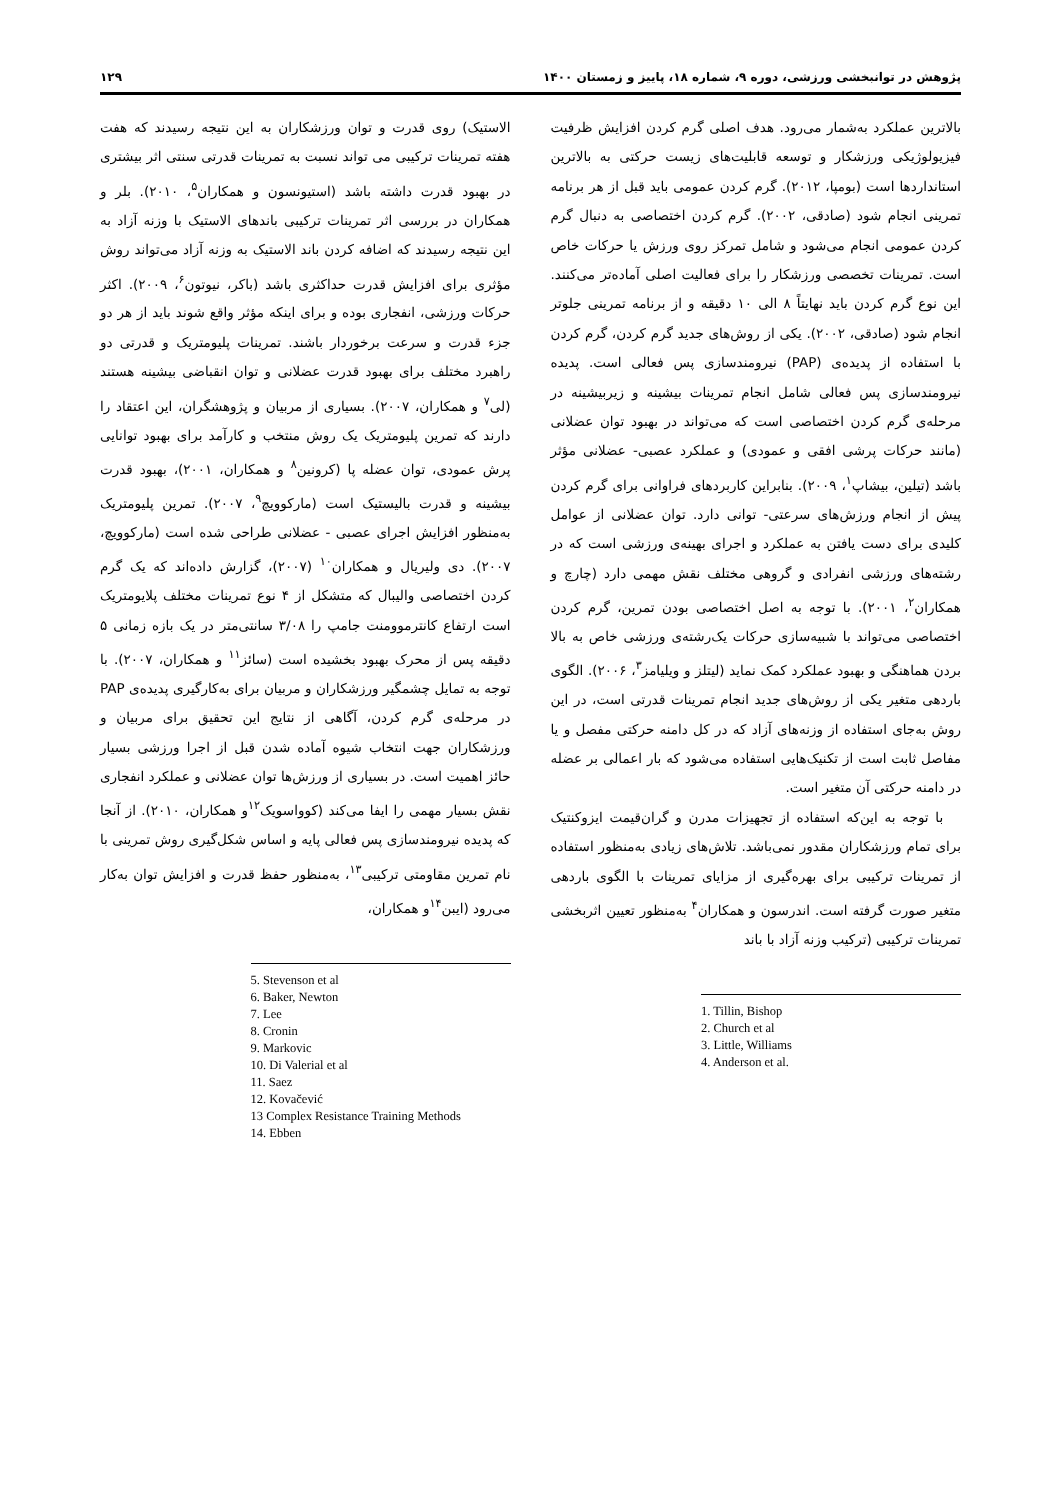پژوهش در توانبخشی ورزشی، دوره ۹، شماره ۱۸، پاییز و زمستان ۱۴۰۰ ۱۲۹
بالاترین عملکرد به‌شمار می‌رود. هدف اصلی گرم کردن افزایش ظرفیت فیزیولوژیکی ورزشکار و توسعه قابلیت‌های زیست حرکتی به بالاترین استانداردها است (بومپا، ۲۰۱۲). گرم کردن عمومی باید قبل از هر برنامه تمرینی انجام شود (صادقی، ۲۰۰۲). گرم کردن اختصاصی به دنبال گرم کردن عمومی انجام می‌شود و شامل تمرکز روی ورزش یا حرکات خاص است. تمرینات تخصصی ورزشکار را برای فعالیت اصلی آماده‌تر می‌کنند. این نوع گرم کردن باید نهایتاً ۸ الی ۱۰ دقیقه و از برنامه تمرینی جلوتر انجام شود (صادقی، ۲۰۰۲). یکی از روش‌های جدید گرم کردن، گرم کردن با استفاده از پدیده‌ی (PAP) نیرومندسازی پس فعالی است. پدیده نیرومندسازی پس فعالی شامل انجام تمرینات بیشینه و زیربیشینه در مرحله‌ی گرم کردن اختصاصی است که می‌تواند در بهبود توان عضلانی (مانند حرکات پرشی افقی و عمودی) و عملکرد عصبی- عضلانی مؤثر باشد (تیلین، بیشاپ<sup>۱</sup>، ۲۰۰۹). بنابراین کاربردهای فراوانی برای گرم کردن پیش از انجام ورزش‌های سرعتی- توانی دارد. توان عضلانی از عوامل کلیدی برای دست یافتن به عملکرد و اجرای بهینه‌ی ورزشی است که در رشته‌های ورزشی انفرادی و گروهی مختلف نقش مهمی دارد (چارچ و همکاران<sup>۲</sup>، ۲۰۰۱). با توجه به اصل اختصاصی بودن تمرین، گرم کردن اختصاصی می‌تواند با شبیه‌سازی حرکات یک‌رشته‌ی ورزشی خاص به بالا بردن هماهنگی و بهبود عملکرد کمک نماید (لیتلز و ویلیامز<sup>۳</sup>، ۲۰۰۶). الگوی باردهی متغیر یکی از روش‌های جدید انجام تمرینات قدرتی است، در این روش به‌جای استفاده از وزنه‌های آزاد که در کل دامنه حرکتی مفصل و یا مفاصل ثابت است از تکنیک‌هایی استفاده می‌شود که بار اعمالی بر عضله در دامنه حرکتی آن متغیر است.
با توجه به این‌که استفاده از تجهیزات مدرن و گران‌قیمت ایزوکنتیک برای تمام ورزشکاران مقدور نمی‌باشد. تلاش‌های زیادی به‌منظور استفاده از تمرینات ترکیبی برای بهره‌گیری از مزایای تمرینات با الگوی باردهی متغیر صورت گرفته است. اندرسون و همکاران<sup>۴</sup> به‌منظور تعیین اثربخشی تمرینات ترکیبی (ترکیب وزنه آزاد با باند
1. Tillin, Bishop
2. Church et al
3. Little, Williams
4. Anderson et al.
الاستیک) روی قدرت و توان ورزشکاران به این نتیجه رسیدند که هفت هفته تمرینات ترکیبی می تواند نسبت به تمرینات قدرتی سنتی اثر بیشتری در بهبود قدرت داشته باشد (استیونسون و همکاران<sup>۵</sup>، ۲۰۱۰). بلر و همکاران در بررسی اثر تمرینات ترکیبی باندهای الاستیک با وزنه آزاد به این نتیجه رسیدند که اضافه کردن باند الاستیک به وزنه آزاد می‌تواند روش مؤثری برای افزایش قدرت حداکثری باشد (باکر، نیوتون<sup>۶</sup>، ۲۰۰۹). اکثر حرکات ورزشی، انفجاری بوده و برای اینکه مؤثر واقع شوند باید از هر دو جزء قدرت و سرعت برخوردار باشند. تمرینات پلیومتریک و قدرتی دو راهبرد مختلف برای بهبود قدرت عضلانی و توان انقباضی بیشینه هستند (لی<sup>۷</sup> و همکاران، ۲۰۰۷). بسیاری از مربیان و پژوهشگران، این اعتقاد را دارند که تمرین پلیومتریک یک روش منتخب و کارآمد برای بهبود توانایی پرش عمودی، توان عضله پا (کرونین<sup>۸</sup> و همکاران، ۲۰۰۱)، بهبود قدرت بیشینه و قدرت بالیستیک است (مارکوویچ<sup>۹</sup>، ۲۰۰۷). تمرین پلیومتریک به‌منظور افزایش اجرای عصبی - عضلانی طراحی شده است (مارکوویچ، ۲۰۰۷). دی ولیریال و همکاران<sup>۱۰</sup> (۲۰۰۷)، گزارش داده‌اند که یک گرم کردن اختصاصی والیبال که متشکل از ۴ نوع تمرینات مختلف پلایومتریک است ارتفاع کانترموومنت جامپ را ۳/۰۸ سانتی‌متر در یک بازه زمانی ۵ دقیقه پس از محرک بهبود بخشیده است (سائز<sup>۱۱</sup> و همکاران، ۲۰۰۷). با توجه به تمایل چشمگیر ورزشکاران و مربیان برای به‌کارگیری پدیده‌ی PAP در مرحله‌ی گرم کردن، آگاهی از نتایج این تحقیق برای مربیان و ورزشکاران جهت انتخاب شیوه آماده شدن قبل از اجرا ورزشی بسیار حائز اهمیت است. در بسیاری از ورزش‌ها توان عضلانی و عملکرد انفجاری نقش بسیار مهمی را ایفا می‌کند (کوواسویک<sup>۱۲</sup>و همکاران، ۲۰۱۰). از آنجا که پدیده نیرومندسازی پس فعالی پایه و اساس شکل‌گیری روش تمرینی با نام تمرین مقاومتی ترکیبی<sup>۱۳</sup>، به‌منظور حفظ قدرت و افزایش توان به‌کار می‌رود (ایبن<sup>۱۴</sup>و همکاران،
5. Stevenson et al
6. Baker, Newton
7. Lee
8. Cronin
9. Markovic
10. Di Valerial et al
11. Saez
12. Kovačević
13 Complex Resistance Training Methods
14. Ebben